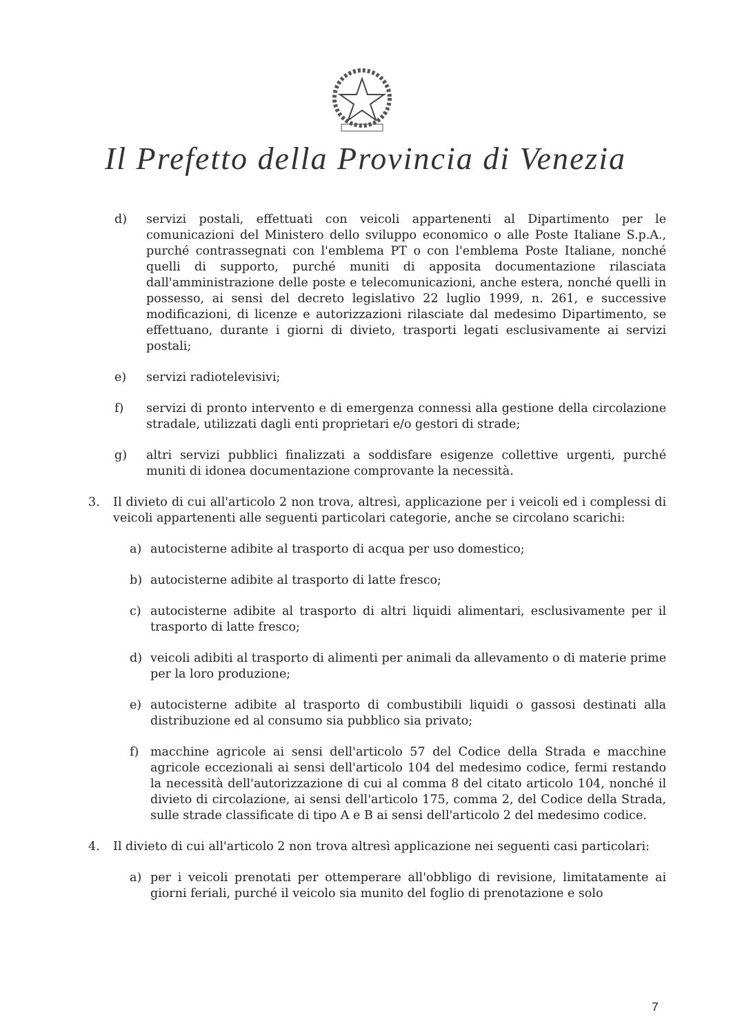Il Prefetto della Provincia di Venezia
d) servizi postali, effettuati con veicoli appartenenti al Dipartimento per le comunicazioni del Ministero dello sviluppo economico o alle Poste Italiane S.p.A., purché contrassegnati con l'emblema PT o con l'emblema Poste Italiane, nonché quelli di supporto, purché muniti di apposita documentazione rilasciata dall'amministrazione delle poste e telecomunicazioni, anche estera, nonché quelli in possesso, ai sensi del decreto legislativo 22 luglio 1999, n. 261, e successive modificazioni, di licenze e autorizzazioni rilasciate dal medesimo Dipartimento, se effettuano, durante i giorni di divieto, trasporti legati esclusivamente ai servizi postali;
e) servizi radiotelevisivi;
f) servizi di pronto intervento e di emergenza connessi alla gestione della circolazione stradale, utilizzati dagli enti proprietari e/o gestori di strade;
g) altri servizi pubblici finalizzati a soddisfare esigenze collettive urgenti, purché muniti di idonea documentazione comprovante la necessità.
3. Il divieto di cui all'articolo 2 non trova, altresì, applicazione per i veicoli ed i complessi di veicoli appartenenti alle seguenti particolari categorie, anche se circolano scarichi:
a) autocisterne adibite al trasporto di acqua per uso domestico;
b) autocisterne adibite al trasporto di latte fresco;
c) autocisterne adibite al trasporto di altri liquidi alimentari, esclusivamente per il trasporto di latte fresco;
d) veicoli adibiti al trasporto di alimenti per animali da allevamento o di materie prime per la loro produzione;
e) autocisterne adibite al trasporto di combustibili liquidi o gassosi destinati alla distribuzione ed al consumo sia pubblico sia privato;
f) macchine agricole ai sensi dell'articolo 57 del Codice della Strada e macchine agricole eccezionali ai sensi dell'articolo 104 del medesimo codice, fermi restando la necessità dell'autorizzazione di cui al comma 8 del citato articolo 104, nonché il divieto di circolazione, ai sensi dell'articolo 175, comma 2, del Codice della Strada, sulle strade classificate di tipo A e B ai sensi dell'articolo 2 del medesimo codice.
4. Il divieto di cui all'articolo 2 non trova altresì applicazione nei seguenti casi particolari:
a) per i veicoli prenotati per ottemperare all'obbligo di revisione, limitatamente ai giorni feriali, purché il veicolo sia munito del foglio di prenotazione e solo
7